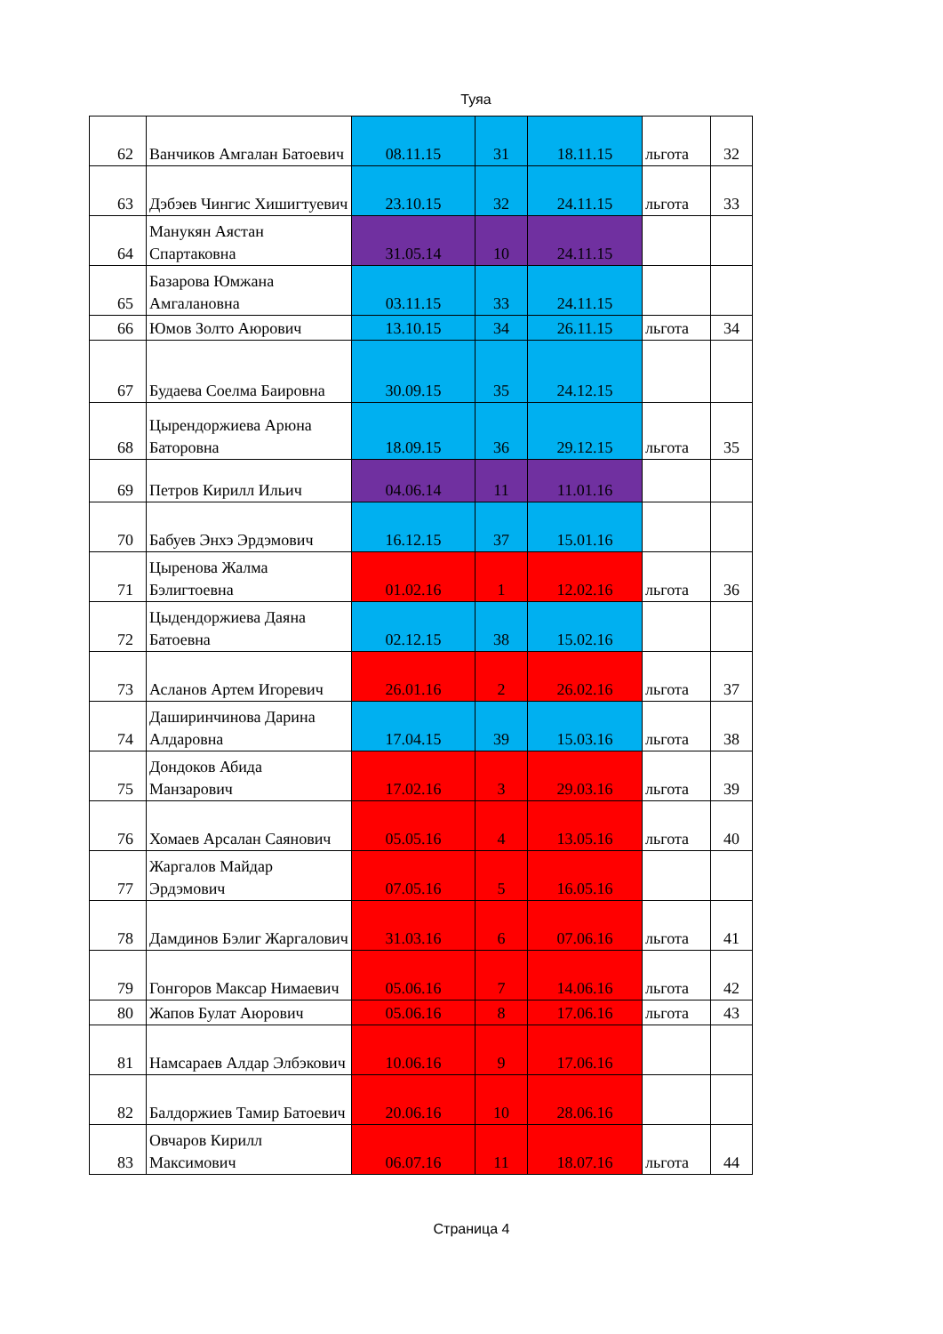Туяа
| 62 | Ванчиков Амгалан Батоевич | 08.11.15 | 31 | 18.11.15 | льгота | 32 |
| 63 | Дэбэев Чингис Хишигтуевич | 23.10.15 | 32 | 24.11.15 | льгота | 33 |
| 64 | Манукян Аястан Спартаковна | 31.05.14 | 10 | 24.11.15 | | |
| 65 | Базарова Юмжана Амгалановна | 03.11.15 | 33 | 24.11.15 | | |
| 66 | Юмов Золто Аюрович | 13.10.15 | 34 | 26.11.15 | льгота | 34 |
| 67 | Будаева Соелма Баировна | 30.09.15 | 35 | 24.12.15 | | |
| 68 | Цырендоржиева Арюна Баторовна | 18.09.15 | 36 | 29.12.15 | льгота | 35 |
| 69 | Петров Кирилл Ильич | 04.06.14 | 11 | 11.01.16 | | |
| 70 | Бабуев Энхэ Эрдэмович | 16.12.15 | 37 | 15.01.16 | | |
| 71 | Цыренова Жалма Бэлигтоевна | 01.02.16 | 1 | 12.02.16 | льгота | 36 |
| 72 | Цыдендоржиева Даяна Батоевна | 02.12.15 | 38 | 15.02.16 | | |
| 73 | Асланов Артем Игоревич | 26.01.16 | 2 | 26.02.16 | льгота | 37 |
| 74 | Даширинчинова Дарина Алдаровна | 17.04.15 | 39 | 15.03.16 | льгота | 38 |
| 75 | Дондоков Абида Манзарович | 17.02.16 | 3 | 29.03.16 | льгота | 39 |
| 76 | Хомаев Арсалан Саянович | 05.05.16 | 4 | 13.05.16 | льгота | 40 |
| 77 | Жаргалов Майдар Эрдэмович | 07.05.16 | 5 | 16.05.16 | | |
| 78 | Дамдинов Бэлиг Жаргалович | 31.03.16 | 6 | 07.06.16 | льгота | 41 |
| 79 | Гонгоров Максар Нимаевич | 05.06.16 | 7 | 14.06.16 | льгота | 42 |
| 80 | Жапов Булат Аюрович | 05.06.16 | 8 | 17.06.16 | льгота | 43 |
| 81 | Намсараев Алдар Элбэкович | 10.06.16 | 9 | 17.06.16 | | |
| 82 | Балдоржиев Тамир Батоевич | 20.06.16 | 10 | 28.06.16 | | |
| 83 | Овчаров Кирилл Максимович | 06.07.16 | 11 | 18.07.16 | льгота | 44 |
Страница 4